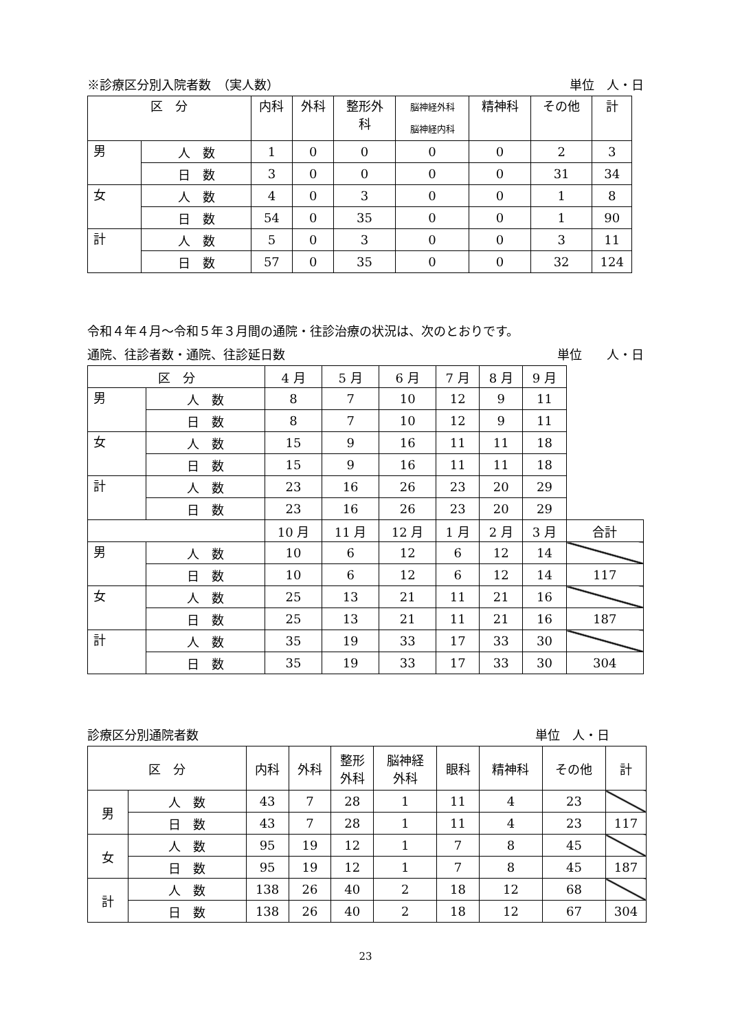※診療区分別入院者数　（実人数） 単位　人・日
| 区 分 | | 内科 | 外科 | 整形外 科 | 脳神経外科 脳神経内科 | 精神科 | その他 | 計 |
| --- | --- | --- | --- | --- | --- | --- | --- | --- |
| 男 | 人 数 | 1 | 0 | 0 | 0 | 0 | 2 | 3 |
| | 日 数 | 3 | 0 | 0 | 0 | 0 | 31 | 34 |
| 女 | 人 数 | 4 | 0 | 3 | 0 | 0 | 1 | 8 |
| | 日 数 | 54 | 0 | 35 | 0 | 0 | 1 | 90 |
| 計 | 人 数 | 5 | 0 | 3 | 0 | 0 | 3 | 11 |
| | 日 数 | 57 | 0 | 35 | 0 | 0 | 32 | 124 |
令和４年４月～令和５年３月間の通院・往診治療の状況は、次のとおりです。
通院、往診者数・通院、往診延日数 単位　　人・日
| 区 分 | | 4 月 | 5 月 | 6 月 | 7 月 | 8 月 | 9 月 | |
| 男 | 人 数 | 8 | 7 | 10 | 12 | 9 | 11 | |
| | 日 数 | 8 | 7 | 10 | 12 | 9 | 11 | |
| 女 | 人 数 | 15 | 9 | 16 | 11 | 11 | 18 | |
| | 日 数 | 15 | 9 | 16 | 11 | 11 | 18 | |
| 計 | 人 数 | 23 | 16 | 26 | 23 | 20 | 29 | |
| | 日 数 | 23 | 16 | 26 | 23 | 20 | 29 | |
| | | 10 月 | 11 月 | 12 月 | 1 月 | 2 月 | 3 月 | 合計 |
| 男 | 人 数 | 10 | 6 | 12 | 6 | 12 | 14 | |
| | 日 数 | 10 | 6 | 12 | 6 | 12 | 14 | 117 |
| 女 | 人 数 | 25 | 13 | 21 | 11 | 21 | 16 | |
| | 日 数 | 25 | 13 | 21 | 11 | 21 | 16 | 187 |
| 計 | 人 数 | 35 | 19 | 33 | 17 | 33 | 30 | |
| | 日 数 | 35 | 19 | 33 | 17 | 33 | 30 | 304 |
診療区分別通院者数 単位　人・日
| 区 分 | | 内科 | 外科 | 整形 外科 | 脳神経 外科 | 眼科 | 精神科 | その他 | 計 |
| --- | --- | --- | --- | --- | --- | --- | --- | --- | --- |
| 男 | 人 数 | 43 | 7 | 28 | 1 | 11 | 4 | 23 | |
| | 日 数 | 43 | 7 | 28 | 1 | 11 | 4 | 23 | 117 |
| 女 | 人 数 | 95 | 19 | 12 | 1 | 7 | 8 | 45 | |
| | 日 数 | 95 | 19 | 12 | 1 | 7 | 8 | 45 | 187 |
| 計 | 人 数 | 138 | 26 | 40 | 2 | 18 | 12 | 68 | |
| | 日 数 | 138 | 26 | 40 | 2 | 18 | 12 | 67 | 304 |
23